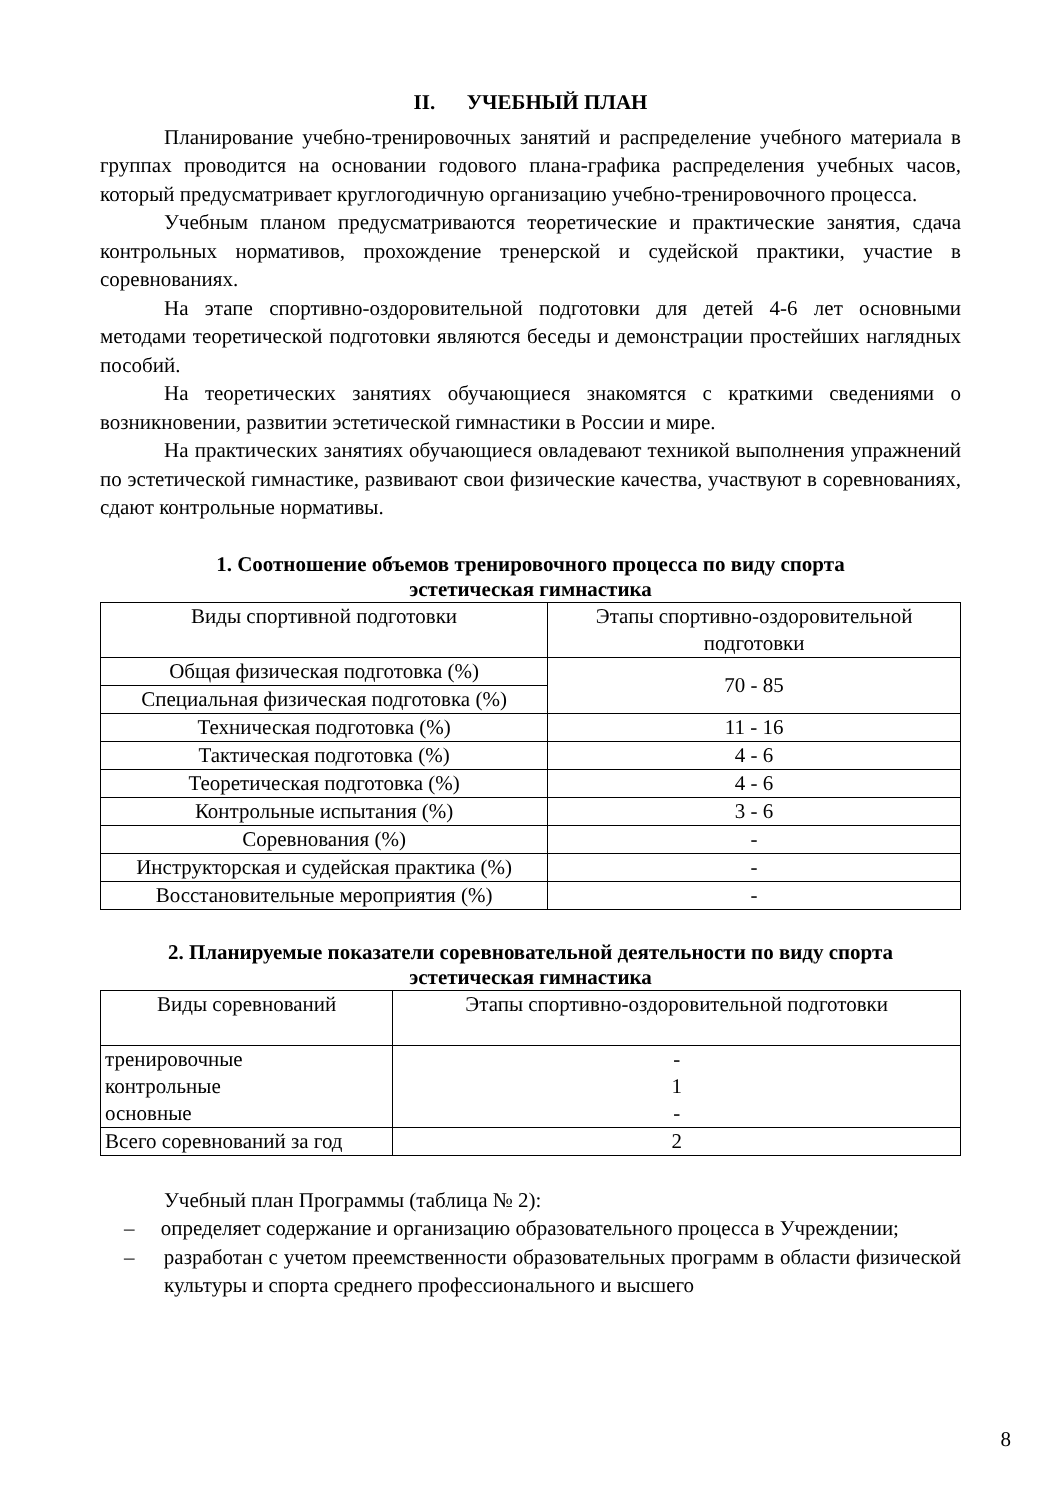II. УЧЕБНЫЙ ПЛАН
Планирование учебно-тренировочных занятий и распределение учебного материала в группах проводится на основании годового плана-графика распределения учебных часов, который предусматривает круглогодичную организацию учебно-тренировочного процесса.
Учебным планом предусматриваются теоретические и практические занятия, сдача контрольных нормативов, прохождение тренерской и судейской практики, участие в соревнованиях.
На этапе спортивно-оздоровительной подготовки для детей 4-6 лет основными методами теоретической подготовки являются беседы и демонстрации простейших наглядных пособий.
На теоретических занятиях обучающиеся знакомятся с краткими сведениями о возникновении, развитии эстетической гимнастики в России и мире.
На практических занятиях обучающиеся овладевают техникой выполнения упражнений по эстетической гимнастике, развивают свои физические качества, участвуют в соревнованиях, сдают контрольные нормативы.
1. Соотношение объемов тренировочного процесса по виду спорта
эстетическая гимнастика
| Виды спортивной подготовки | Этапы спортивно-оздоровительной подготовки |
| --- | --- |
| Общая физическая подготовка (%) | 70 - 85 |
| Специальная физическая подготовка (%) | |
| Техническая подготовка (%) | 11 - 16 |
| Тактическая подготовка (%) | 4 - 6 |
| Теоретическая подготовка (%) | 4 - 6 |
| Контрольные испытания (%) | 3 - 6 |
| Соревнования (%) | - |
| Инструкторская и судейская практика (%) | - |
| Восстановительные мероприятия (%) | - |
2. Планируемые показатели соревновательной деятельности по виду спорта
эстетическая гимнастика
| Виды соревнований | Этапы спортивно-оздоровительной подготовки |
| --- | --- |
| тренировочные контрольные основные | - 1 - |
| Всего соревнований за год | 2 |
Учебный план Программы (таблица № 2):
– определяет содержание и организацию образовательного процесса в Учреждении;
– разработан с учетом преемственности образовательных программ в области физической культуры и спорта среднего профессионального и высшего
8